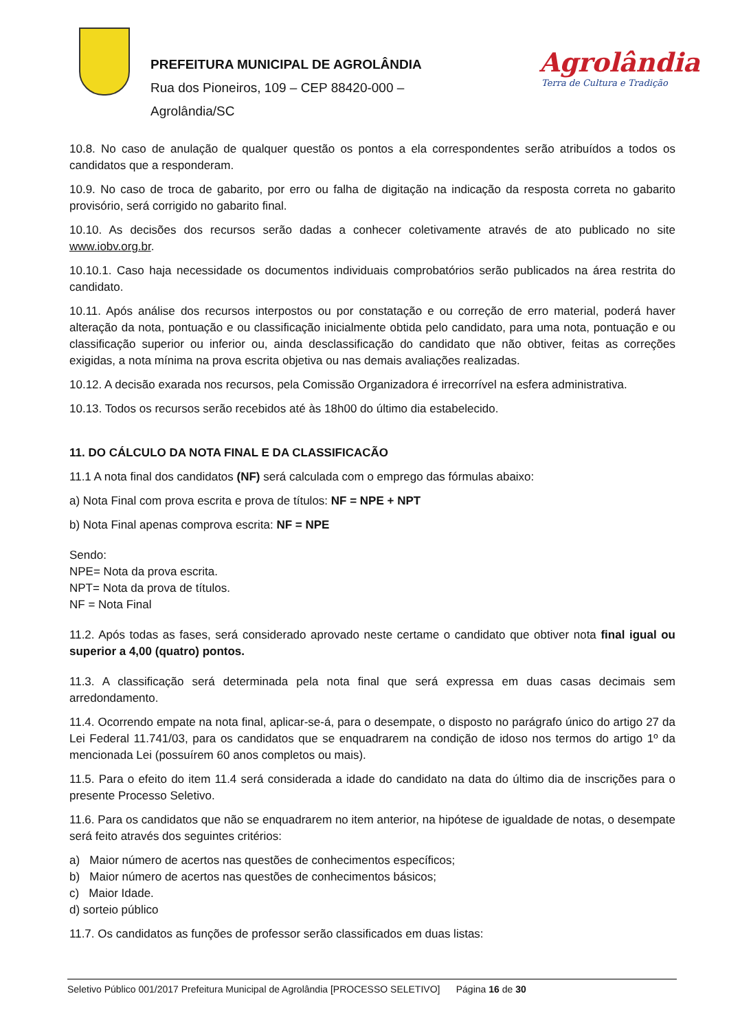PREFEITURA MUNICIPAL DE AGROLÂNDIA
Rua dos Pioneiros, 109 – CEP 88420-000 –
Agrolândia/SC
Agrolândia
Terra de Cultura e Tradição
10.8. No caso de anulação de qualquer questão os pontos a ela correspondentes serão atribuídos a todos os candidatos que a responderam.
10.9. No caso de troca de gabarito, por erro ou falha de digitação na indicação da resposta correta no gabarito provisório, será corrigido no gabarito final.
10.10. As decisões dos recursos serão dadas a conhecer coletivamente através de ato publicado no site www.iobv.org.br.
10.10.1. Caso haja necessidade os documentos individuais comprobatórios serão publicados na área restrita do candidato.
10.11. Após análise dos recursos interpostos ou por constatação e ou correção de erro material, poderá haver alteração da nota, pontuação e ou classificação inicialmente obtida pelo candidato, para uma nota, pontuação e ou classificação superior ou inferior ou, ainda desclassificação do candidato que não obtiver, feitas as correções exigidas, a nota mínima na prova escrita objetiva ou nas demais avaliações realizadas.
10.12. A decisão exarada nos recursos, pela Comissão Organizadora é irrecorrível na esfera administrativa.
10.13. Todos os recursos serão recebidos até às 18h00 do último dia estabelecido.
11. DO CÁLCULO DA NOTA FINAL E DA CLASSIFICACÃO
11.1 A nota final dos candidatos (NF) será calculada com o emprego das fórmulas abaixo:
a) Nota Final com prova escrita e prova de títulos: NF = NPE + NPT
b) Nota Final apenas comprova escrita: NF = NPE
Sendo:
NPE= Nota da prova escrita.
NPT= Nota da prova de títulos.
NF = Nota Final
11.2. Após todas as fases, será considerado aprovado neste certame o candidato que obtiver nota final igual ou superior a 4,00 (quatro) pontos.
11.3. A classificação será determinada pela nota final que será expressa em duas casas decimais sem arredondamento.
11.4. Ocorrendo empate na nota final, aplicar-se-á, para o desempate, o disposto no parágrafo único do artigo 27 da Lei Federal 11.741/03, para os candidatos que se enquadrarem na condição de idoso nos termos do artigo 1º da mencionada Lei (possuírem 60 anos completos ou mais).
11.5. Para o efeito do item 11.4 será considerada a idade do candidato na data do último dia de inscrições para o presente Processo Seletivo.
11.6. Para os candidatos que não se enquadrarem no item anterior, na hipótese de igualdade de notas, o desempate será feito através dos seguintes critérios:
a) Maior número de acertos nas questões de conhecimentos específicos;
b) Maior número de acertos nas questões de conhecimentos básicos;
c) Maior Idade.
d) sorteio público
11.7. Os candidatos as funções de professor serão classificados em duas listas:
Seletivo Público 001/2017 Prefeitura Municipal de Agrolândia [PROCESSO SELETIVO] Página 16 de 30